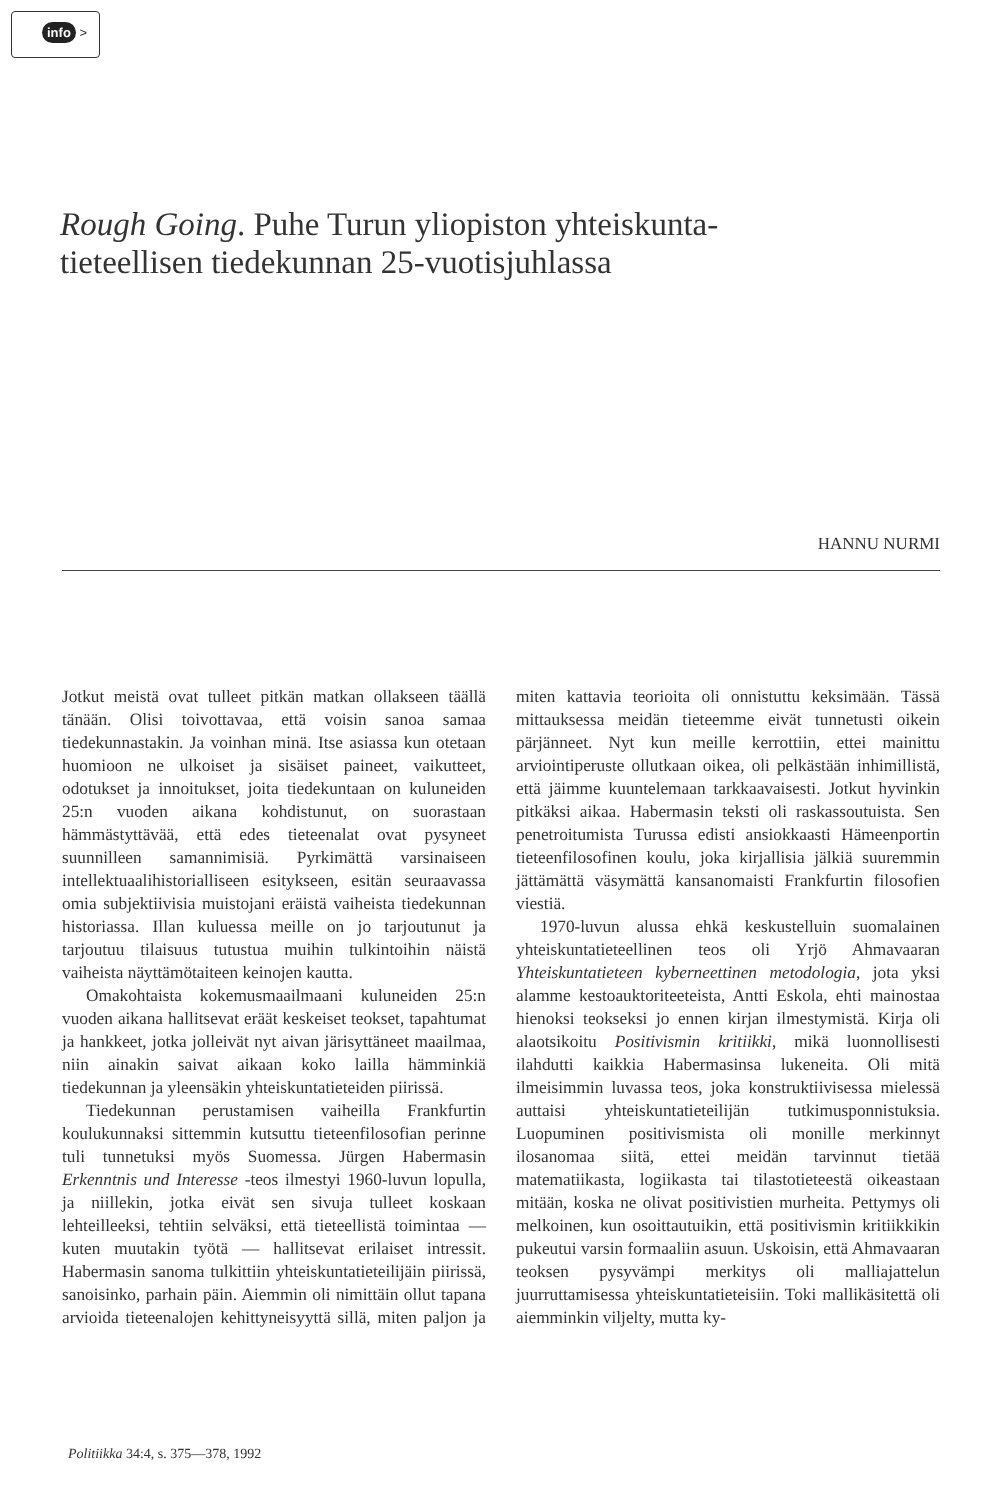info >
Rough Going. Puhe Turun yliopiston yhteiskunta-tieteellisen tiedekunnan 25-vuotisjuhlassa
HANNU NURMI
Jotkut meistä ovat tulleet pitkän matkan ollakseen täällä tänään. Olisi toivottavaa, että voisin sanoa samaa tiedekunnastakin. Ja voinhan minä. Itse asiassa kun otetaan huomioon ne ulkoiset ja sisäiset paineet, vaikutteet, odotukset ja innoitukset, joita tiedekuntaan on kuluneiden 25:n vuoden aikana kohdistunut, on suorastaan hämmästyttävää, että edes tieteenalat ovat pysyneet suunnilleen samannimisiä. Pyrkimättä varsinaiseen intellektuaalihistorialliseen esitykseen, esitän seuraavassa omia subjektiivisia muistojani eräistä vaiheista tiedekunnan historiassa. Illan kuluessa meille on jo tarjoutunut ja tarjoutuu tilaisuus tutustua muihin tulkintoihin näistä vaiheista näyttämötaiteen keinojen kautta.
Omakohtaista kokemusmaailmaani kuluneiden 25:n vuoden aikana hallitsevat eräät keskeiset teokset, tapahtumat ja hankkeet, jotka jolleivät nyt aivan järisyttäneet maailmaa, niin ainakin saivat aikaan koko lailla hämminkiä tiedekunnan ja yleensäkin yhteiskuntatieteiden piirissä.
Tiedekunnan perustamisen vaiheilla Frankfurtin koulukunnaksi sittemmin kutsuttu tieteenfilosofian perinne tuli tunnetuksi myös Suomessa. Jürgen Habermasin Erkenntnis und Interesse -teos ilmestyi 1960-luvun lopulla, ja niillekin, jotka eivät sen sivuja tulleet koskaan lehteilleeksi, tehtiin selväksi, että tieteellistä toimintaa — kuten muutakin työtä — hallitsevat erilaiset intressit. Habermasin sanoma tulkittiin yhteiskuntatieteilijäin piirissä, sanoisinko, parhain päin. Aiemmin oli nimittäin ollut tapana arvioida tieteenalojen kehittyneisyyttä sillä, miten paljon ja miten kattavia teorioita oli onnistuttu keksimään. Tässä mittauksessa meidän tieteemme eivät tunnetusti oikein pärjänneet. Nyt kun meille kerrottiin, ettei mainittu arviointiperuste ollutkaan oikea, oli pelkästään inhimillistä, että jäimme kuuntelemaan tarkkaavaisesti. Jotkut hyvinkin pitkäksi aikaa. Habermasin teksti oli raskassoutuista. Sen penetroitumista Turussa edisti ansiokkaasti Hämeenportin tieteenfilosofinen koulu, joka kirjallisia jälkiä suuremmin jättämättä väsymättä kansanomaisti Frankfurtin filosofien viestiä.
1970-luvun alussa ehkä keskustelluin suomalainen yhteiskuntatieteellinen teos oli Yrjö Ahmavaaran Yhteiskuntatieteen kyberneettinen metodologia, jota yksi alamme kestoauktoriteeteista, Antti Eskola, ehti mainostaa hienoksi teokseksi jo ennen kirjan ilmestymistä. Kirja oli alaotsikoitu Positivismin kritiikki, mikä luonnollisesti ilahdutti kaikkia Habermasinsa lukeneita. Oli mitä ilmeisimmin luvassa teos, joka konstruktiivisessa mielessä auttaisi yhteiskuntatieteilijän tutkimusponnistuksia. Luopuminen positivismista oli monille merkinnyt ilosanomaa siitä, ettei meidän tarvinnut tietää matematiikasta, logiikasta tai tilastotieteestä oikeastaan mitään, koska ne olivat positivistien murheita. Pettymys oli melkoinen, kun osoittautuikin, että positivismin kritiikkikin pukeutui varsin formaaliin asuun. Uskoisin, että Ahmavaaran teoksen pysyvämpi merkitys oli malliajattelun juurruttamisessa yhteiskuntatieteisiin. Toki mallikäsitettä oli aiemminkin viljelty, mutta ky-
Politiikka 34:4, s. 375—378, 1992